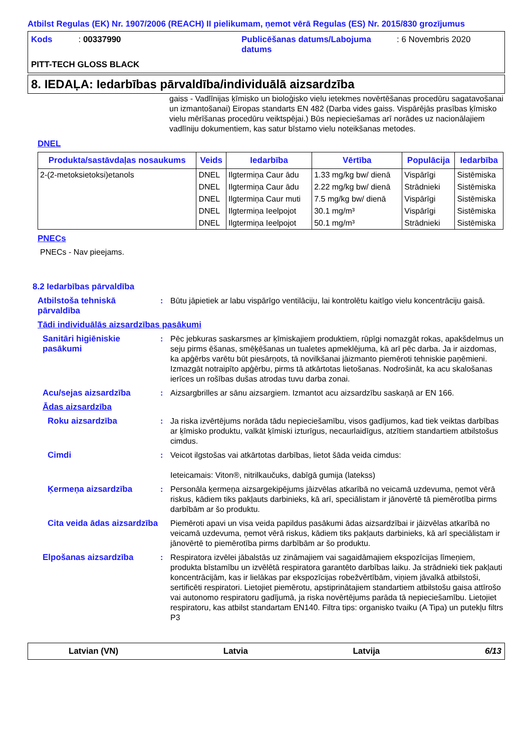Atbilst Regulas (EK) Nr. 1907/2006 (REACH) II pielikumam, ņemot vērā Regulas (ES) Nr. 2015/830 grozījumus
Kods : 00337990
Publicēšanas datums/Labojuma datums
: 6 Novembris 2020
PITT-TECH GLOSS BLACK
8. IEDAĻA: Iedarbības pārvaldība/individuālā aizsardzība
gaiss - Vadlīnijas ķīmisko un bioloģisko vielu ietekmes novērtēšanas procedūru sagatavošanai un izmantošanai) Eiropas standarts EN 482 (Darba vides gaiss. Vispārējās prasības ķīmisko vielu mērīšanas procedūru veiktspējai.) Būs nepieciešamas arī norādes uz nacionālajiem vadlīniju dokumentiem, kas satur bīstamo vielu noteikšanas metodes.
DNEL
| Produkta/sastāvdaļas nosaukums | Veids | Iedarbība | Vērtība | Populācija | Iedarbība |
| --- | --- | --- | --- | --- | --- |
| 2-(2-metoksietoksi)etanols | DNEL | Ilgtermiņa Caur ādu | 1.33 mg/kg bw/ dienā | Vispārīgi | Sistēmiska |
| | DNEL | Ilgtermiņa Caur ādu | 2.22 mg/kg bw/ dienā | Strādnieki | Sistēmiska |
| | DNEL | Ilgtermiņa Caur muti | 7.5 mg/kg bw/ dienā | Vispārīgi | Sistēmiska |
| | DNEL | Ilgtermiņa Ieelpojot | 30.1 mg/m³ | Vispārīgi | Sistēmiska |
| | DNEL | Ilgtermiņa Ieelpojot | 50.1 mg/m³ | Strādnieki | Sistēmiska |
PNECs
PNECs - Nav pieejams.
8.2 Iedarbības pārvaldība
Atbilstoša tehniskā pārvaldība
: Būtu jāpietiek ar labu vispārīgo ventilāciju, lai kontrolētu kaitīgo vielu koncentrāciju gaisā.
Tādi individuālās aizsardzības pasākumi
Sanitāri higiēniskie pasākumi
: Pēc jebkuras saskarsmes ar ķīmiskajiem produktiem, rūpīgi nomazgāt rokas, apakšdelmus un seju pirms ēšanas, smēķēšanas un tualetes apmeklējuma, kā arī pēc darba. Ja ir aizdomas, ka apģērbs varētu būt piesārņots, tā novilkšanai jāizmanto piemēroti tehniskie paņēmieni. Izmazgāt notraipīto apģērbu, pirms tā atkārtotas lietošanas. Nodrošināt, ka acu skalošanas ierīces un rošības dušas atrodas tuvu darba zonai.
Acu/sejas aizsardzība : Aizsargbrilles ar sānu aizsargiem. Izmantot acu aizsardzību saskaņā ar EN 166.
Ādas aizsardzība
Roku aizsardzība : Ja riska izvērtējums norāda tādu nepieciešamību, visos gadījumos, kad tiek veiktas darbības ar ķīmisko produktu, valkāt ķīmiski izturīgus, necaurlaidīgus, atzītiem standartiem atbilstošus cimdus.
Cimdi : Veicot ilgstošas vai atkārtotas darbības, lietot šāda veida cimdus:
Ieteicamais: Viton®, nitrilkaučuks, dabīgā gumija (latekss)
Ķermeņa aizsardzība : Personāla ķermeņa aizsargekipējums jāizvēlas atkarībā no veicamā uzdevuma, ņemot vērā riskus, kādiem tiks pakļauts darbinieks, kā arī, speciālistam ir jānovērtē tā piemērotība pirms darbībām ar šo produktu.
Cita veida ādas aizsardzība
Piemēroti apavi un visa veida papildus pasākumi ādas aizsardzībai ir jāizvēlas atkarībā no veicamā uzdevuma, ņemot vērā riskus, kādiem tiks pakļauts darbinieks, kā arī speciālistam ir jānovērtē to piemērotība pirms darbībām ar šo produktu.
Elpošanas aizsardzība : Respiratora izvēlei jābalstās uz zināmajiem vai sagaidāmajiem ekspozīcijas līmeņiem, produkta bīstamību un izvēlētā respiratora garantēto darbības laiku. Ja strādnieki tiek pakļauti koncentrācijām, kas ir lielākas par ekspozīcijas robežvērtībām, viņiem jāvalkā atbilstoši, sertificēti respiratori. Lietojiet piemērotu, apstiprinātajiem standartiem atbilstošu gaisa attīrošo vai autonomo respiratoru gadījumā, ja riska novērtējums parāda tā nepieciešamību. Lietojiet respiratoru, kas atbilst standartam EN140. Filtra tips: organisko tvaiku (A Tipa) un putekļu filtrs P3
Latvian (VN) Latvia Latvija 6/13